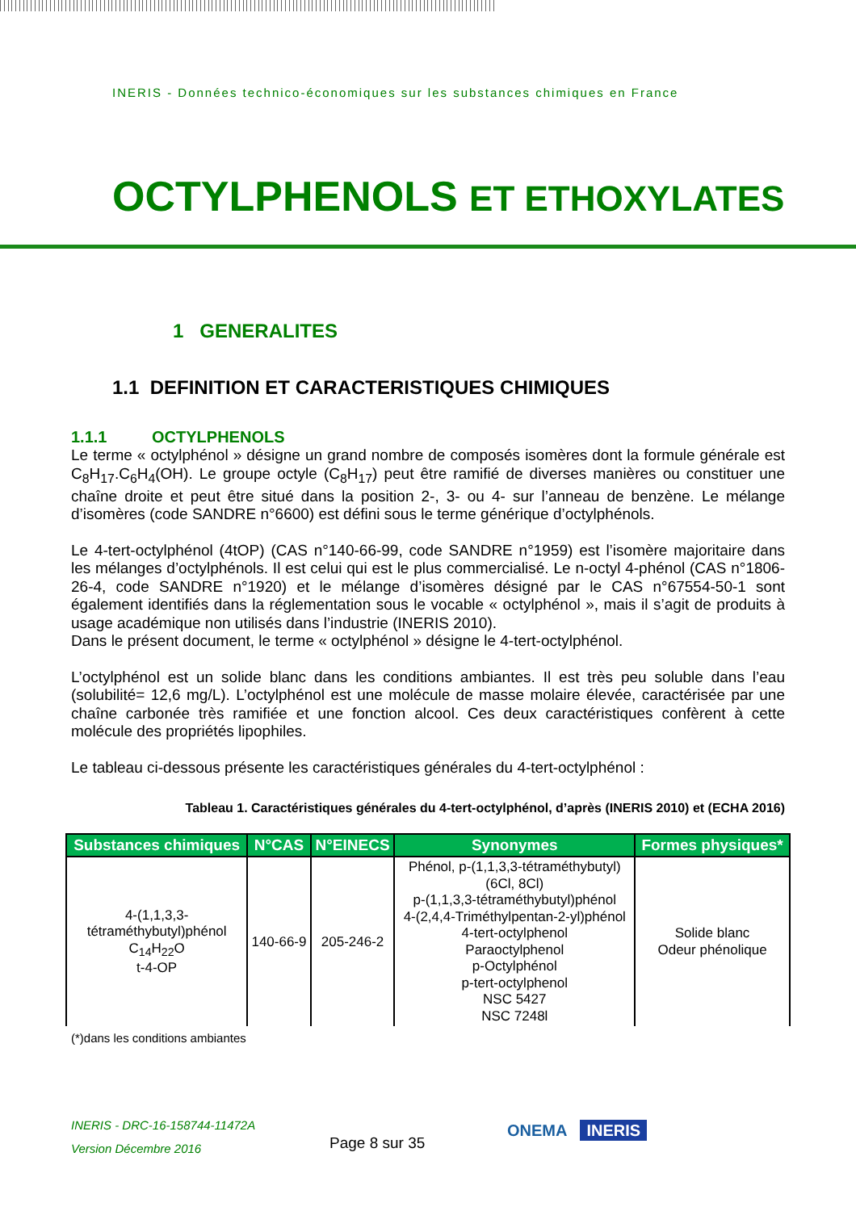INERIS - Données technico-économiques sur les substances chimiques en France
OCTYLPHENOLS ET ETHOXYLATES
1 GENERALITES
1.1 DEFINITION ET CARACTERISTIQUES CHIMIQUES
1.1.1 OCTYLPHENOLS
Le terme « octylphénol » désigne un grand nombre de composés isomères dont la formule générale est C<sub>8</sub>H<sub>17</sub>.C<sub>6</sub>H<sub>4</sub>(OH). Le groupe octyle (C<sub>8</sub>H<sub>17</sub>) peut être ramifié de diverses manières ou constituer une chaîne droite et peut être situé dans la position 2-, 3- ou 4- sur l’anneau de benzène. Le mélange d’isomères (code SANDRE n°6600) est défini sous le terme générique d’octylphénols.
Le 4-tert-octylphénol (4tOP) (CAS n°140-66-99, code SANDRE n°1959) est l’isomère majoritaire dans les mélanges d’octylphénols. Il est celui qui est le plus commercialisé. Le n-octyl 4-phénol (CAS n°1806-26-4, code SANDRE n°1920) et le mélange d’isomères désigné par le CAS n°67554-50-1 sont également identifiés dans la réglementation sous le vocable « octylphénol », mais il s’agit de produits à usage académique non utilisés dans l’industrie (INERIS 2010).
Dans le présent document, le terme « octylphénol » désigne le 4-tert-octylphénol.
L’octylphénol est un solide blanc dans les conditions ambiantes. Il est très peu soluble dans l’eau (solubilité= 12,6 mg/L). L’octylphénol est une molécule de masse molaire élevée, caractérisée par une chaîne carbonée très ramifiée et une fonction alcool. Ces deux caractéristiques confèrent à cette molécule des propriétés lipophiles.
Le tableau ci-dessous présente les caractéristiques générales du 4-tert-octylphénol :
Tableau 1. Caractéristiques générales du 4-tert-octylphénol, d’après (INERIS 2010) et (ECHA 2016)
| Substances chimiques | N°CAS | N°EINECS | Synonymes | Formes physiques* |
| --- | --- | --- | --- | --- |
| 4-(1,1,3,3- tétraméthybutyl)phénol C<sub>14</sub>H<sub>22</sub>O t-4-OP | 140-66-9 | 205-246-2 | Phénol, p-(1,1,3,3-tétraméthybutyl) (6Cl, 8Cl) p-(1,1,3,3-tétraméthybutyl)phénol 4-(2,4,4-Triméthylpentan-2-yl)phénol 4-tert-octylphenol Paraoctylphenol p-Octylphénol p-tert-octylphenol NSC 5427 NSC 7248l | Solide blanc Odeur phénolique |
(*)dans les conditions ambiantes
INERIS - DRC-16-158744-11472A
Version Décembre 2016
Page 8 sur 35
ONEMA INERIS